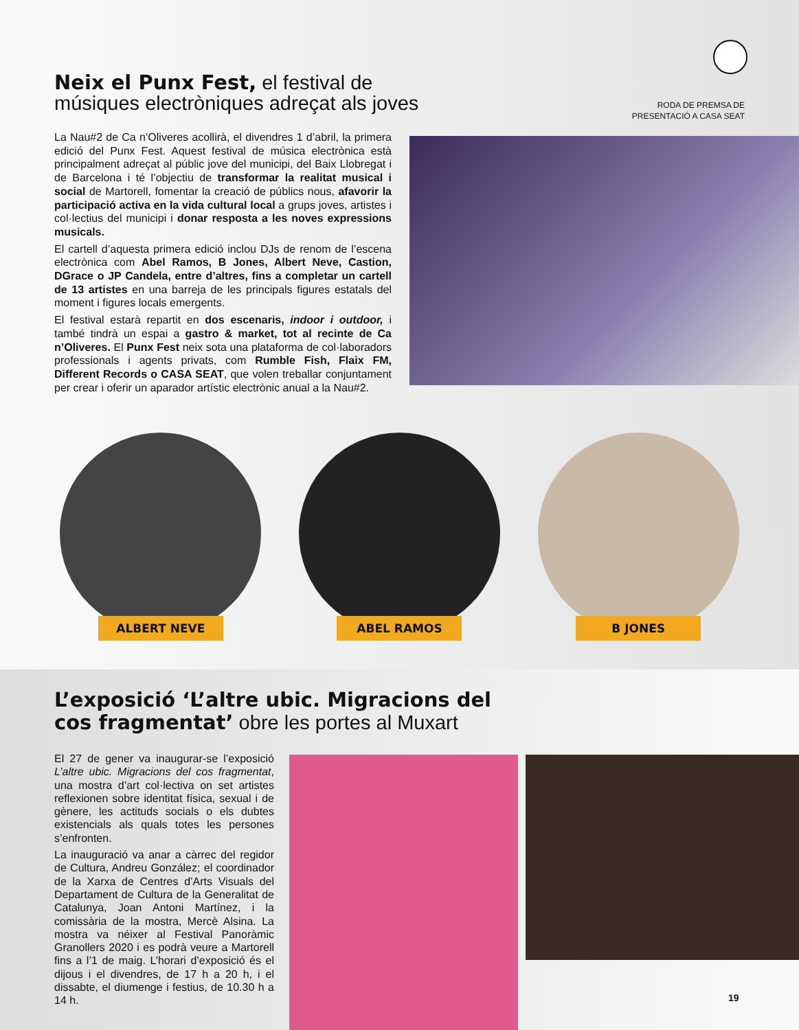Neix el Punx Fest, el festival de músiques electròniques adreçat als joves
RODA DE PREMSA DE PRESENTACIÓ A CASA SEAT
La Nau#2 de Ca n’Oliveres acollirà, el divendres 1 d’abril, la primera edició del Punx Fest. Aquest festival de música electrònica està principalment adreçat al públic jove del municipi, del Baix Llobregat i de Barcelona i té l’objectiu de transformar la realitat musical i social de Martorell, fomentar la creació de públics nous, afavorir la participació activa en la vida cultural local a grups joves, artistes i col·lectius del municipi i donar resposta a les noves expressions musicals.
El cartell d’aquesta primera edició inclou DJs de renom de l’escena electrònica com Abel Ramos, B Jones, Albert Neve, Castion, DGrace o JP Candela, entre d’altres, fins a completar un cartell de 13 artistes en una barreja de les principals figures estatals del moment i figures locals emergents.
El festival estarà repartit en dos escenaris, indoor i outdoor, i també tindrà un espai a gastro & market, tot al recinte de Ca n’Oliveres. El Punx Fest neix sota una plataforma de col·laboradors professionals i agents privats, com Rumble Fish, Flaix FM, Different Records o CASA SEAT, que volen treballar conjuntament per crear i oferir un aparador artístic electrònic anual a la Nau#2.
ALBERT NEVE
ABEL RAMOS
B JONES
L’exposició ‘L’altre ubic. Migracions del cos fragmentat’ obre les portes al Muxart
El 27 de gener va inaugurar-se l’exposició L’altre ubic. Migracions del cos fragmentat, una mostra d’art col·lectiva on set artistes reflexionen sobre identitat física, sexual i de gènere, les actituds socials o els dubtes existencials als quals totes les persones s’enfronten.
La inauguració va anar a càrrec del regidor de Cultura, Andreu González; el coordinador de la Xarxa de Centres d’Arts Visuals del Departament de Cultura de la Generalitat de Catalunya, Joan Antoni Martínez, i la comissària de la mostra, Mercè Alsina. La mostra va néixer al Festival Panoràmic Granollers 2020 i es podrà veure a Martorell fins a l’1 de maig. L’horari d’exposició és el dijous i el divendres, de 17 h a 20 h, i el dissabte, el diumenge i festius, de 10.30 h a 14 h.
19